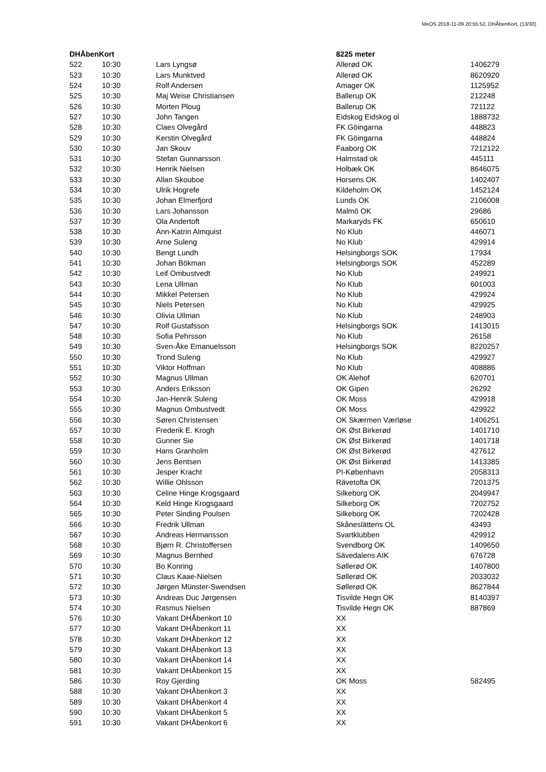MeOS 2018-11-09 20:55:52, DHÅbenKort, (13/30)
| DHÅbenKort | | | 8225 meter | |
| --- | --- | --- | --- | --- |
| 522 | 10:30 | Lars Lyngsø | Allerød OK | 1406279 |
| 523 | 10:30 | Lars Munktved | Allerød OK | 8620920 |
| 524 | 10:30 | Rolf Andersen | Amager OK | 1125952 |
| 525 | 10:30 | Maj Weise Christiansen | Ballerup OK | 212248 |
| 526 | 10:30 | Morten Ploug | Ballerup OK | 721122 |
| 527 | 10:30 | John Tangen | Eidskog Eidskog ol | 1888732 |
| 528 | 10:30 | Claes Olvegård | FK Göingarna | 448823 |
| 529 | 10:30 | Kerstin Olvegård | FK Göingarna | 448824 |
| 530 | 10:30 | Jan Skouv | Faaborg OK | 7212122 |
| 531 | 10:30 | Stefan Gunnarsson | Halmstad ok | 445111 |
| 532 | 10:30 | Henrik Nielsen | Holbæk OK | 8646075 |
| 533 | 10:30 | Allan Skouboe | Horsens OK | 1402407 |
| 534 | 10:30 | Ulrik Hogrefe | Kildeholm OK | 1452124 |
| 535 | 10:30 | Johan Elmerfjord | Lunds OK | 2106008 |
| 536 | 10:30 | Lars Johansson | Malmö OK | 29686 |
| 537 | 10:30 | Ola Andertoft | Markaryds FK | 650610 |
| 538 | 10:30 | Ann-Katrin Almquist | No Klub | 446071 |
| 539 | 10:30 | Arne Suleng | No Klub | 429914 |
| 540 | 10:30 | Bengt Lundh | Helsingborgs SOK | 17934 |
| 541 | 10:30 | Johan Bökman | Helsingborgs SOK | 452289 |
| 542 | 10:30 | Leif Ombustvedt | No Klub | 249921 |
| 543 | 10:30 | Lena Ullman | No Klub | 601003 |
| 544 | 10:30 | Mikkel Petersen | No Klub | 429924 |
| 545 | 10:30 | Niels Petersen | No Klub | 429925 |
| 546 | 10:30 | Olivia Ullman | No Klub | 248903 |
| 547 | 10:30 | Rolf Gustafsson | Helsingborgs SOK | 1413015 |
| 548 | 10:30 | Sofia Pehrsson | No Klub | 26158 |
| 549 | 10:30 | Sven-Åke Emanuelsson | Helsingborgs SOK | 8220257 |
| 550 | 10:30 | Trond Suleng | No Klub | 429927 |
| 551 | 10:30 | Viktor Hoffman | No Klub | 408886 |
| 552 | 10:30 | Magnus Ullman | OK Alehof | 620701 |
| 553 | 10:30 | Anders Eriksson | OK Gipen | 26292 |
| 554 | 10:30 | Jan-Henrik Suleng | OK Moss | 429918 |
| 555 | 10:30 | Magnus Ombustvedt | OK Moss | 429922 |
| 556 | 10:30 | Søren Christensen | OK Skærmen Værløse | 1406251 |
| 557 | 10:30 | Frederik E. Krogh | OK Øst Birkerød | 1401710 |
| 558 | 10:30 | Gunner Sie | OK Øst Birkerød | 1401718 |
| 559 | 10:30 | Hans Granholm | OK Øst Birkerød | 427612 |
| 560 | 10:30 | Jens Bentsen | OK Øst Birkerød | 1413385 |
| 561 | 10:30 | Jesper Kracht | PI-København | 2058313 |
| 562 | 10:30 | Willie Ohlsson | Rävetofta OK | 7201375 |
| 563 | 10:30 | Celine Hinge Krogsgaard | Silkeborg OK | 2049947 |
| 564 | 10:30 | Keld Hinge Krogsgaard | Silkeborg OK | 7202752 |
| 565 | 10:30 | Peter Sinding Poulsen | Silkeborg OK | 7202428 |
| 566 | 10:30 | Fredrik Ullman | Skåneslättens OL | 43493 |
| 567 | 10:30 | Andreas Hermansson | Svartklubben | 429912 |
| 568 | 10:30 | Bjørn R. Christoffersen | Svendborg OK | 1409650 |
| 569 | 10:30 | Magnus Bernhed | Sävedalens AIK | 676728 |
| 570 | 10:30 | Bo Konring | Søllerød OK | 1407800 |
| 571 | 10:30 | Claus Kaae-Nielsen | Søllerød OK | 2033032 |
| 572 | 10:30 | Jørgen Münster-Swendsen | Søllerød OK | 8627844 |
| 573 | 10:30 | Andreas Duc Jørgensen | Tisvilde Hegn OK | 8140397 |
| 574 | 10:30 | Rasmus Nielsen | Tisvilde Hegn OK | 887869 |
| 576 | 10:30 | Vakant DHÅbenkort 10 | XX | |
| 577 | 10:30 | Vakant DHÅbenkort 11 | XX | |
| 578 | 10:30 | Vakant DHÅbenkort 12 | XX | |
| 579 | 10:30 | Vakant DHÅbenkort 13 | XX | |
| 580 | 10:30 | Vakant DHÅbenkort 14 | XX | |
| 581 | 10:30 | Vakant DHÅbenkort 15 | XX | |
| 586 | 10:30 | Roy Gjerding | OK Moss | 582495 |
| 588 | 10:30 | Vakant DHÅbenkort 3 | XX | |
| 589 | 10:30 | Vakant DHÅbenkort 4 | XX | |
| 590 | 10:30 | Vakant DHÅbenkort 5 | XX | |
| 591 | 10:30 | Vakant DHÅbenkort 6 | XX | |